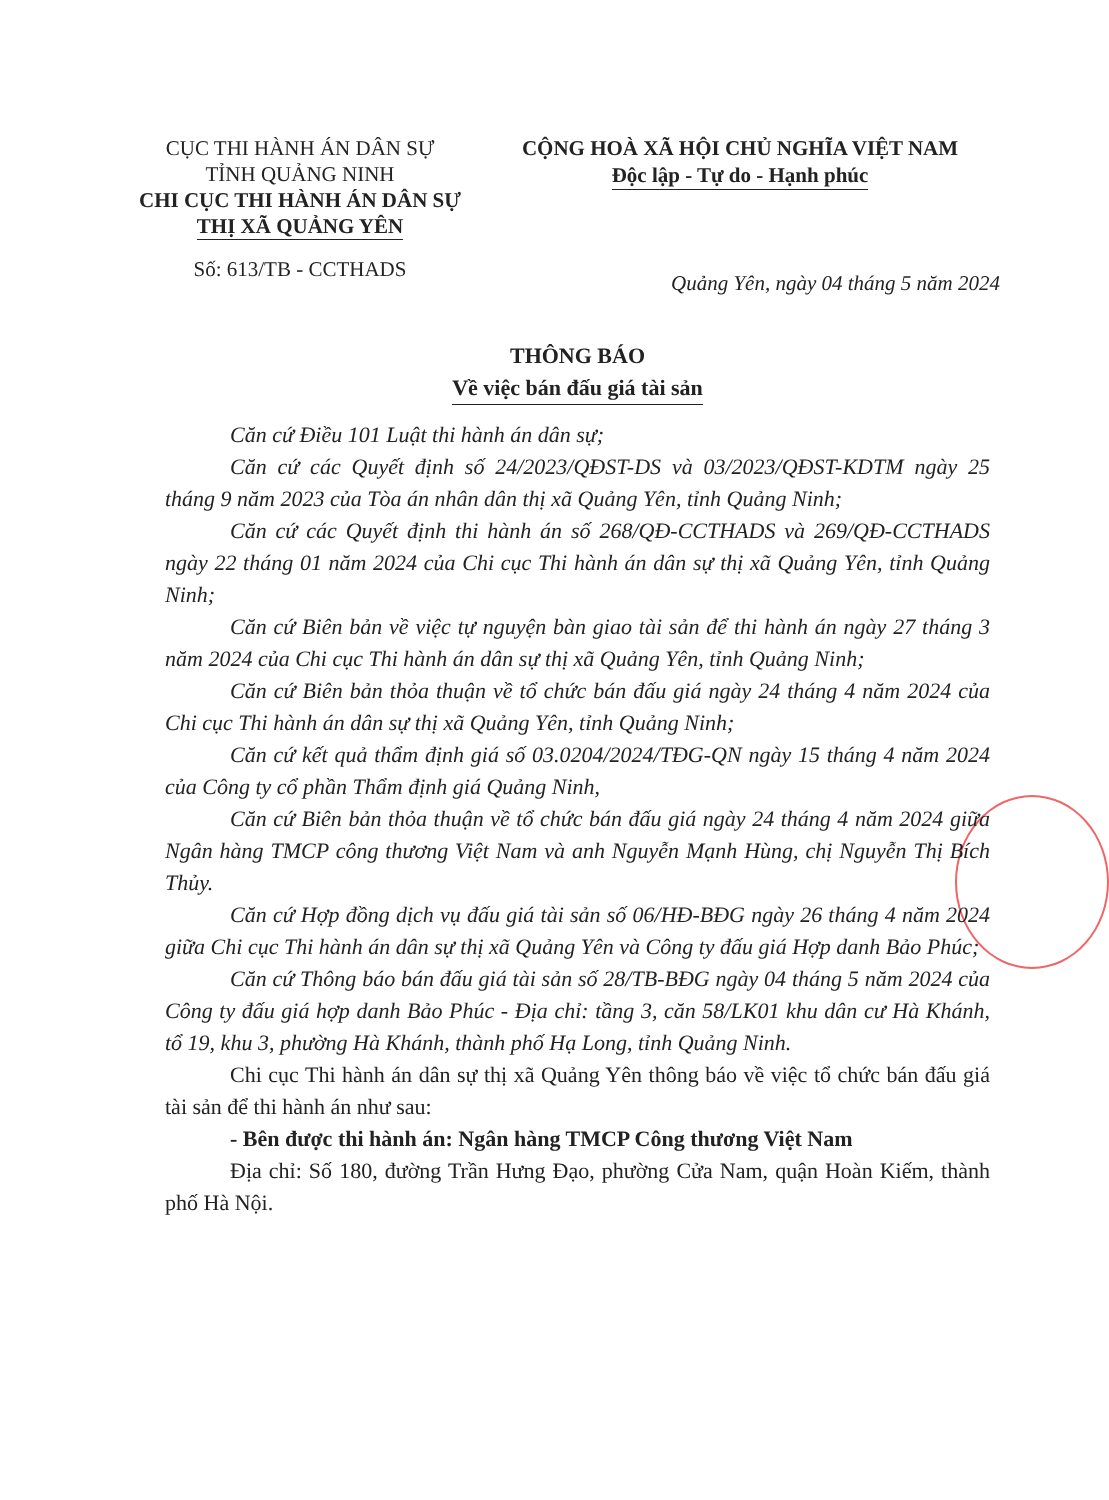CỤC THI HÀNH ÁN DÂN SỰ
TỈNH QUẢNG NINH
CHI CỤC THI HÀNH ÁN DÂN SỰ
THỊ XÃ QUẢNG YÊN
Số: 613/TB - CCTHADS
CỘNG HOÀ XÃ HỘI CHỦ NGHĨA VIỆT NAM
Độc lập - Tự do - Hạnh phúc
Quảng Yên, ngày 04 tháng 5 năm 2024
THÔNG BÁO
Về việc bán đấu giá tài sản
Căn cứ Điều 101 Luật thi hành án dân sự;
Căn cứ các Quyết định số 24/2023/QĐST-DS và 03/2023/QĐST-KDTM ngày 25 tháng 9 năm 2023 của Tòa án nhân dân thị xã Quảng Yên, tỉnh Quảng Ninh;
Căn cứ các Quyết định thi hành án số 268/QĐ-CCTHADS và 269/QĐ-CCTHADS ngày 22 tháng 01 năm 2024 của Chi cục Thi hành án dân sự thị xã Quảng Yên, tỉnh Quảng Ninh;
Căn cứ Biên bản về việc tự nguyện bàn giao tài sản để thi hành án ngày 27 tháng 3 năm 2024 của Chi cục Thi hành án dân sự thị xã Quảng Yên, tỉnh Quảng Ninh;
Căn cứ Biên bản thỏa thuận về tổ chức bán đấu giá ngày 24 tháng 4 năm 2024 của Chi cục Thi hành án dân sự thị xã Quảng Yên, tỉnh Quảng Ninh;
Căn cứ kết quả thẩm định giá số 03.0204/2024/TĐG-QN ngày 15 tháng 4 năm 2024 của Công ty cổ phần Thẩm định giá Quảng Ninh,
Căn cứ Biên bản thỏa thuận về tổ chức bán đấu giá ngày 24 tháng 4 năm 2024 giữa Ngân hàng TMCP công thương Việt Nam và anh Nguyễn Mạnh Hùng, chị Nguyễn Thị Bích Thủy.
Căn cứ Hợp đồng dịch vụ đấu giá tài sản số 06/HĐ-BĐG ngày 26 tháng 4 năm 2024 giữa Chi cục Thi hành án dân sự thị xã Quảng Yên và Công ty đấu giá Hợp danh Bảo Phúc;
Căn cứ Thông báo bán đấu giá tài sản số 28/TB-BĐG ngày 04 tháng 5 năm 2024 của Công ty đấu giá hợp danh Bảo Phúc - Địa chỉ: tầng 3, căn 58/LK01 khu dân cư Hà Khánh, tổ 19, khu 3, phường Hà Khánh, thành phố Hạ Long, tỉnh Quảng Ninh.
Chi cục Thi hành án dân sự thị xã Quảng Yên thông báo về việc tổ chức bán đấu giá tài sản để thi hành án như sau:
- Bên được thi hành án: Ngân hàng TMCP Công thương Việt Nam
Địa chỉ: Số 180, đường Trần Hưng Đạo, phường Cửa Nam, quận Hoàn Kiếm, thành phố Hà Nội.